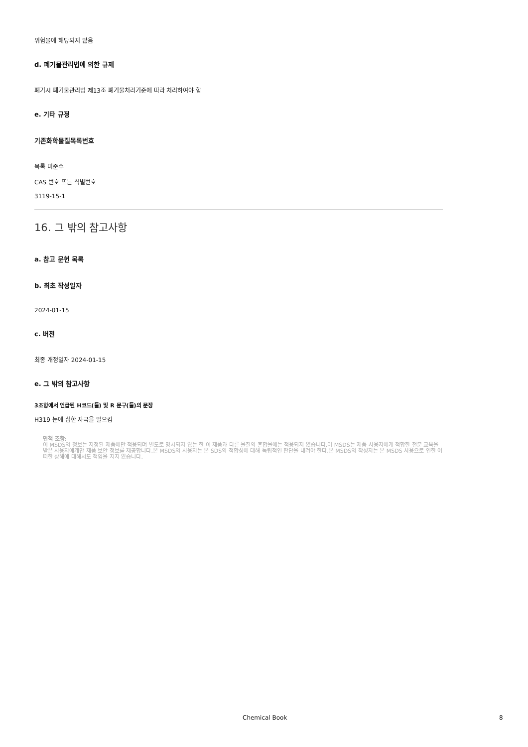위험물에 해당되지 않음
d. 폐기물관리법에 의한 규제
폐기시 폐기물관리법 제13조 폐기물처리기준에 따라 처리하여야 함
e. 기타 규정
기존화학물질목록번호
목록 미준수
CAS 번호 또는 식별번호
3119-15-1
16. 그 밖의 참고사항
a. 참고 문헌 목록
b. 최초 작성일자
2024-01-15
c. 버전
최종 개정일자 2024-01-15
e. 그 밖의 참고사항
3조항에서 언급된 H코드(들) 및 R 문구(들)의 문장
H319 눈에 심한 자극을 일으킴
면책 조항:
이 MSDS의 정보는 지정된 제품에만 적용되며 별도로 명시되지 않는 한 이 제품과 다른 물질의 혼합물에는 적용되지 않습니다.이 MSDS는 제품 사용자에게 적합한 전문 교육을 받은 사용자에게만 제품 보안 정보를 제공합니다.본 MSDS의 사용자는 본 SDS의 적합성에 대해 독립적인 판단을 내려야 한다.본 MSDS의 작성자는 본 MSDS 사용으로 인한 어떠한 상해에 대해서도 책임을 지지 않습니다.
Chemical Book 8